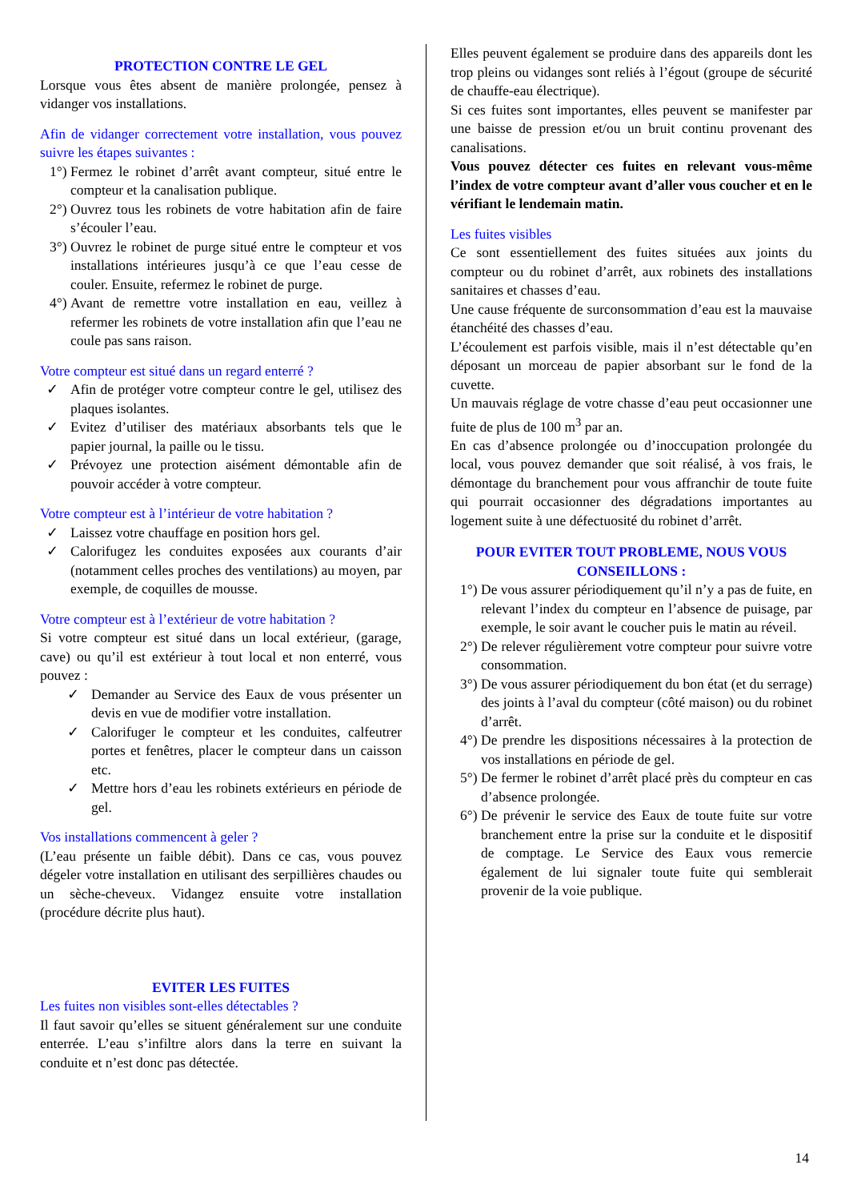PROTECTION CONTRE LE GEL
Lorsque vous êtes absent de manière prolongée, pensez à vidanger vos installations.
Afin de vidanger correctement votre installation, vous pouvez suivre les étapes suivantes :
1°) Fermez le robinet d’arrêt avant compteur, situé entre le compteur et la canalisation publique.
2°) Ouvrez tous les robinets de votre habitation afin de faire s’écouler l’eau.
3°) Ouvrez le robinet de purge situé entre le compteur et vos installations intérieures jusqu’à ce que l’eau cesse de couler. Ensuite, refermez le robinet de purge.
4°) Avant de remettre votre installation en eau, veillez à refermer les robinets de votre installation afin que l’eau ne coule pas sans raison.
Votre compteur est situé dans un regard enterré ?
✓ Afin de protéger votre compteur contre le gel, utilisez des plaques isolantes.
✓ Evitez d’utiliser des matériaux absorbants tels que le papier journal, la paille ou le tissu.
✓ Prévoyez une protection aisément démontable afin de pouvoir accéder à votre compteur.
Votre compteur est à l’intérieur de votre habitation ?
✓ Laissez votre chauffage en position hors gel.
✓ Calorifugez les conduites exposées aux courants d’air (notamment celles proches des ventilations) au moyen, par exemple, de coquilles de mousse.
Votre compteur est à l’extérieur de votre habitation ?
Si votre compteur est situé dans un local extérieur, (garage, cave) ou qu’il est extérieur à tout local et non enterré, vous pouvez :
✓ Demander au Service des Eaux de vous présenter un devis en vue de modifier votre installation.
✓ Calorifuger le compteur et les conduites, calfeutrer portes et fenêtres, placer le compteur dans un caisson etc.
✓ Mettre hors d’eau les robinets extérieurs en période de gel.
Vos installations commencent à geler ?
(L’eau présente un faible débit). Dans ce cas, vous pouvez dégeler votre installation en utilisant des serpillières chaudes ou un sèche-cheveux. Vidangez ensuite votre installation (procédure décrite plus haut).
EVITER LES FUITES
Les fuites non visibles sont-elles détectables ?
Il faut savoir qu’elles se situent généralement sur une conduite enterrée. L’eau s’infiltre alors dans la terre en suivant la conduite et n’est donc pas détectée.
Elles peuvent également se produire dans des appareils dont les trop pleins ou vidanges sont reliés à l’égout (groupe de sécurité de chauffe-eau électrique).
Si ces fuites sont importantes, elles peuvent se manifester par une baisse de pression et/ou un bruit continu provenant des canalisations.
Vous pouvez détecter ces fuites en relevant vous-même l’index de votre compteur avant d’aller vous coucher et en le vérifiant le lendemain matin.
Les fuites visibles
Ce sont essentiellement des fuites situées aux joints du compteur ou du robinet d’arrêt, aux robinets des installations sanitaires et chasses d’eau.
Une cause fréquente de surconsommation d’eau est la mauvaise étanchéité des chasses d’eau.
L’écoulement est parfois visible, mais il n’est détectable qu’en déposant un morceau de papier absorbant sur le fond de la cuvette.
Un mauvais réglage de votre chasse d’eau peut occasionner une fuite de plus de 100 m<sup>3</sup> par an.
En cas d’absence prolongée ou d’inoccupation prolongée du local, vous pouvez demander que soit réalisé, à vos frais, le démontage du branchement pour vous affranchir de toute fuite qui pourrait occasionner des dégradations importantes au logement suite à une défectuosité du robinet d’arrêt.
POUR EVITER TOUT PROBLEME, NOUS VOUS CONSEILLONS :
1°) De vous assurer périodiquement qu’il n’y a pas de fuite, en relevant l’index du compteur en l’absence de puisage, par exemple, le soir avant le coucher puis le matin au réveil.
2°) De relever régulièrement votre compteur pour suivre votre consommation.
3°) De vous assurer périodiquement du bon état (et du serrage) des joints à l’aval du compteur (côté maison) ou du robinet d’arrêt.
4°) De prendre les dispositions nécessaires à la protection de vos installations en période de gel.
5°) De fermer le robinet d’arrêt placé près du compteur en cas d’absence prolongée.
6°) De prévenir le service des Eaux de toute fuite sur votre branchement entre la prise sur la conduite et le dispositif de comptage. Le Service des Eaux vous remercie également de lui signaler toute fuite qui semblerait provenir de la voie publique.
14